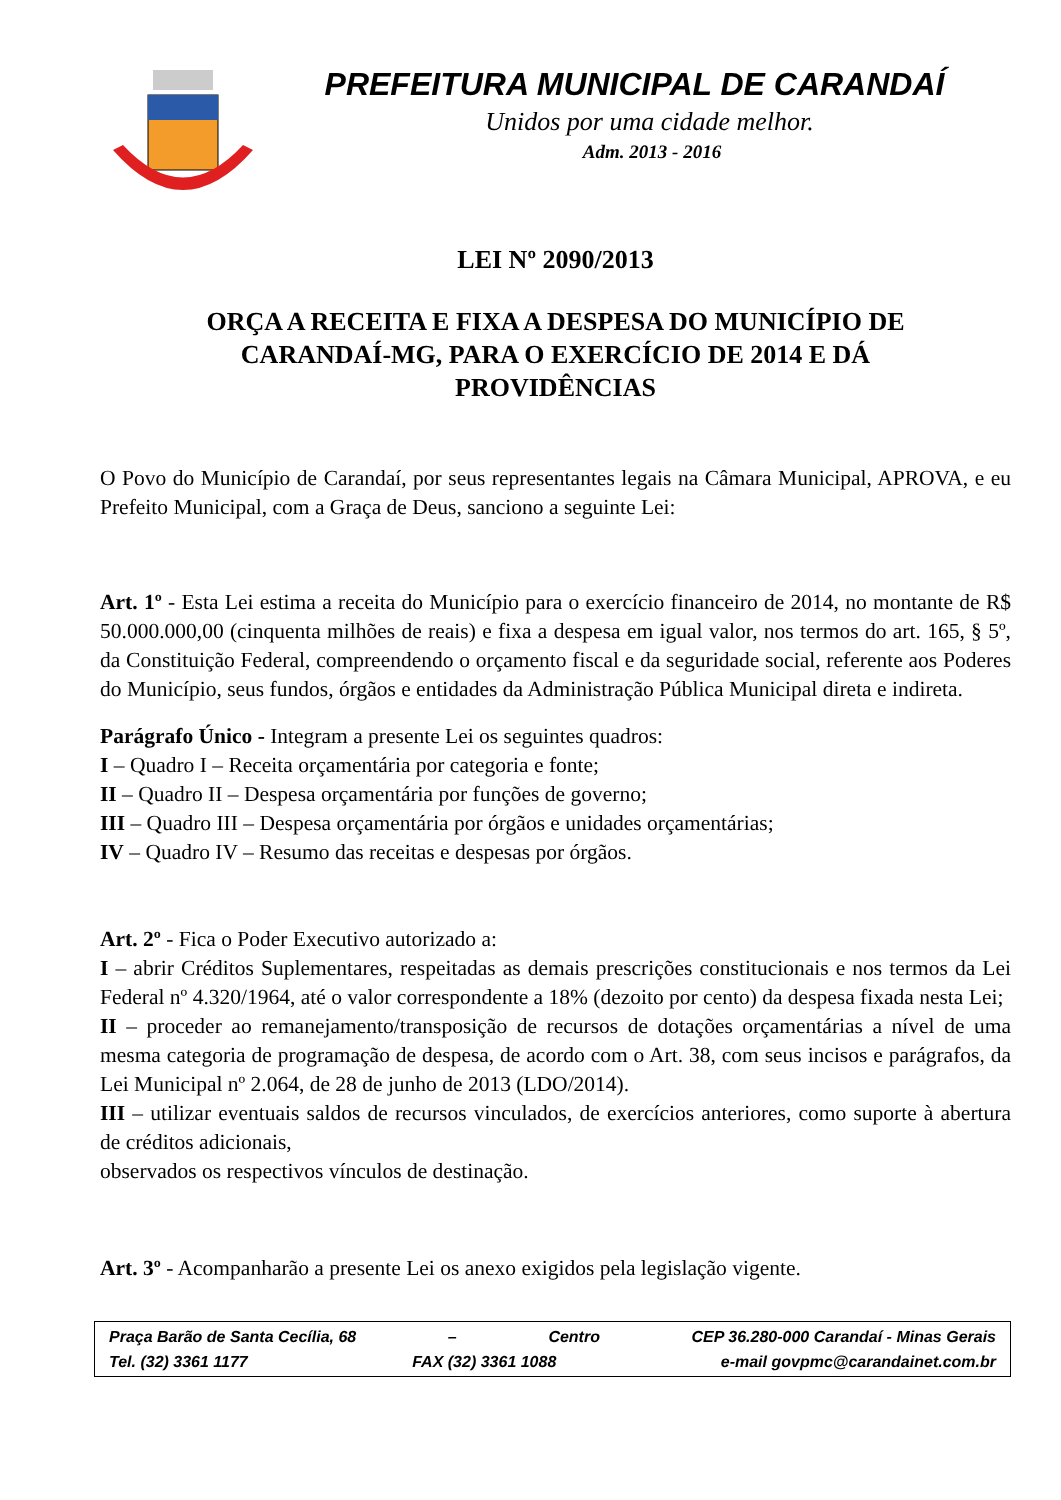PREFEITURA MUNICIPAL DE CARANDAÍ
Unidos por uma cidade melhor.
Adm. 2013 - 2016
LEI Nº 2090/2013
ORÇA A RECEITA E FIXA A DESPESA DO MUNICÍPIO DE
CARANDAÍ-MG, PARA O EXERCÍCIO DE 2014 E DÁ
PROVIDÊNCIAS
O Povo do Município de Carandaí, por seus representantes legais na Câmara Municipal, APROVA, e eu Prefeito Municipal, com a Graça de Deus, sanciono a seguinte Lei:
Art. 1º - Esta Lei estima a receita do Município para o exercício financeiro de 2014, no montante de R$ 50.000.000,00 (cinquenta milhões de reais) e fixa a despesa em igual valor, nos termos do art. 165, § 5º, da Constituição Federal, compreendendo o orçamento fiscal e da seguridade social, referente aos Poderes do Município, seus fundos, órgãos e entidades da Administração Pública Municipal direta e indireta.
Parágrafo Único - Integram a presente Lei os seguintes quadros:
I – Quadro I – Receita orçamentária por categoria e fonte;
II – Quadro II – Despesa orçamentária por funções de governo;
III – Quadro III – Despesa orçamentária por órgãos e unidades orçamentárias;
IV – Quadro IV – Resumo das receitas e despesas por órgãos.
Art. 2º - Fica o Poder Executivo autorizado a:
I – abrir Créditos Suplementares, respeitadas as demais prescrições constitucionais e nos termos da Lei Federal nº 4.320/1964, até o valor correspondente a 18% (dezoito por cento) da despesa fixada nesta Lei;
II – proceder ao remanejamento/transposição de recursos de dotações orçamentárias a nível de uma mesma categoria de programação de despesa, de acordo com o Art. 38, com seus incisos e parágrafos, da Lei Municipal nº 2.064, de 28 de junho de 2013 (LDO/2014).
III – utilizar eventuais saldos de recursos vinculados, de exercícios anteriores, como suporte à abertura de créditos adicionais,
observados os respectivos vínculos de destinação.
Art. 3º - Acompanharão a presente Lei os anexo exigidos pela legislação vigente.
Praça Barão de Santa Cecília, 68 – Centro CEP 36.280-000 Carandaí - Minas Gerais
Tel. (32) 3361 1177 FAX (32) 3361 1088 e-mail govpmc@carandainet.com.br